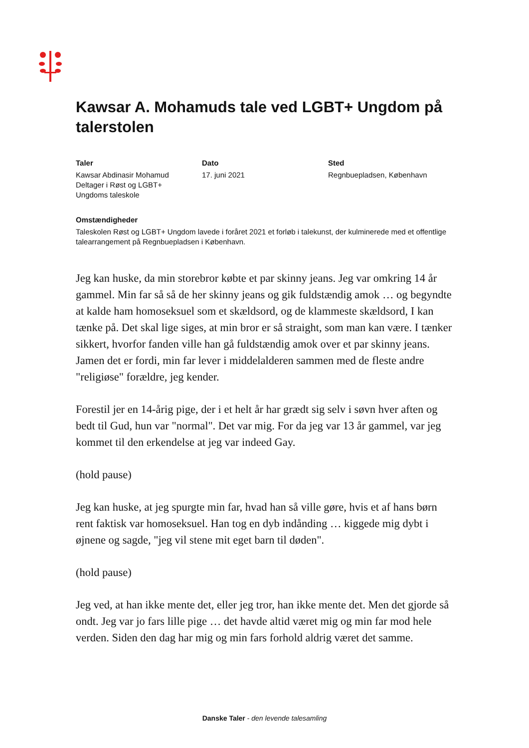Kawsar A. Mohamuds tale ved LGBT+ Ungdom på talerstolen
Taler
Kawsar Abdinasir Mohamud
Deltager i Røst og LGBT+
Ungdoms taleskole
Dato
17. juni 2021
Sted
Regnbuepladsen, København
Omstændigheder
Taleskolen Røst og LGBT+ Ungdom lavede i foråret 2021 et forløb i talekunst, der kulminerede med et offentlige talearrangement på Regnbuepladsen i København.
Jeg kan huske, da min storebror købte et par skinny jeans. Jeg var omkring 14 år gammel. Min far så så de her skinny jeans og gik fuldstændig amok … og begyndte at kalde ham homoseksuel som et skældsord, og de klammeste skældsord, I kan tænke på. Det skal lige siges, at min bror er så straight, som man kan være. I tænker sikkert, hvorfor fanden ville han gå fuldstændig amok over et par skinny jeans. Jamen det er fordi, min far lever i middelalderen sammen med de fleste andre "religiøse" forældre, jeg kender.
Forestil jer en 14-årig pige, der i et helt år har grædt sig selv i søvn hver aften og bedt til Gud, hun var "normal". Det var mig. For da jeg var 13 år gammel, var jeg kommet til den erkendelse at jeg var indeed Gay.
(hold pause)
Jeg kan huske, at jeg spurgte min far, hvad han så ville gøre, hvis et af hans børn rent faktisk var homoseksuel. Han tog en dyb indånding … kiggede mig dybt i øjnene og sagde, "jeg vil stene mit eget barn til døden".
(hold pause)
Jeg ved, at han ikke mente det, eller jeg tror, han ikke mente det. Men det gjorde så ondt. Jeg var jo fars lille pige … det havde altid været mig og min far mod hele verden. Siden den dag har mig og min fars forhold aldrig været det samme.
Danske Taler - den levende talesamling